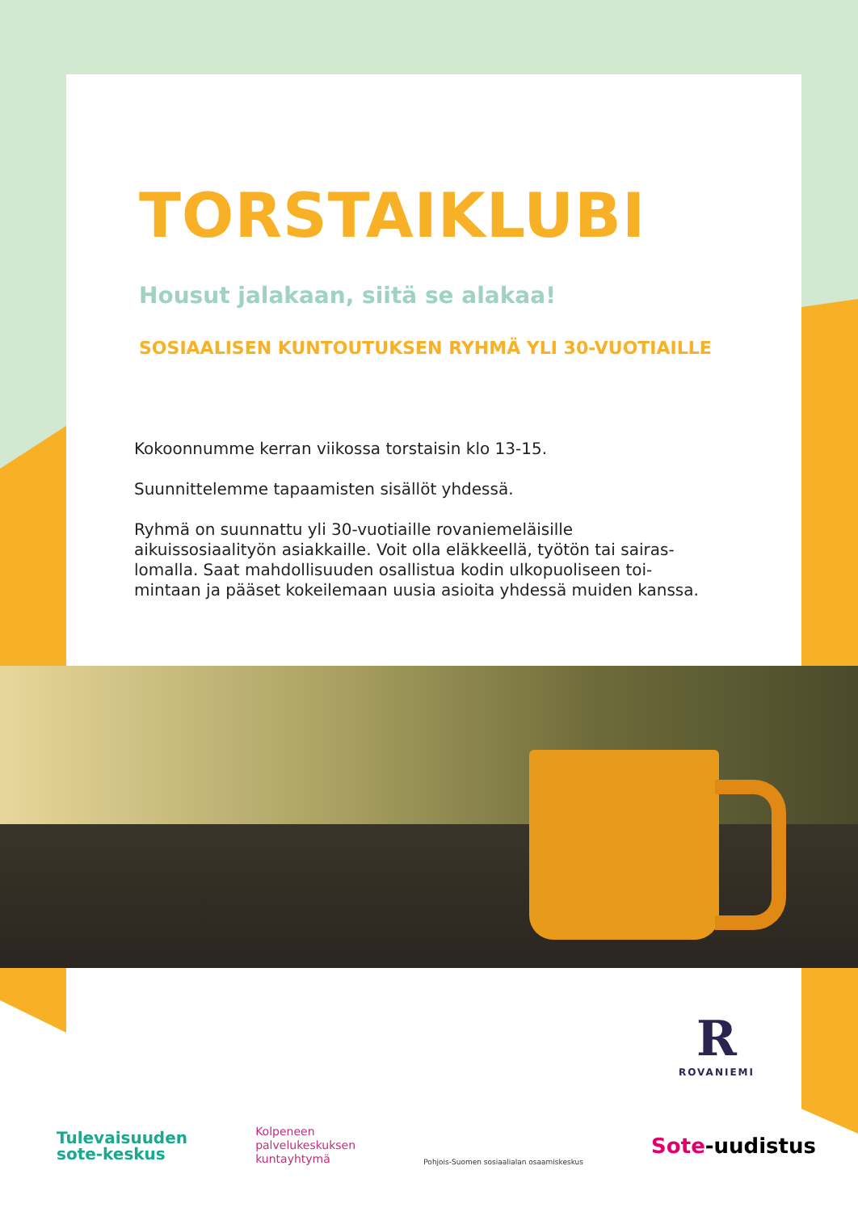TORSTAIKLUBI
Housut jalakaan, siitä se alakaa!
SOSIAALISEN KUNTOUTUKSEN RYHMÄ YLI 30-VUOTIAILLE
Kokoonnumme kerran viikossa torstaisin klo 13-15.
Suunnittelemme tapaamisten sisällöt yhdessä.
Ryhmä on suunnattu yli 30-vuotiaille rovaniemeläisille aikuissosiaalityön asiakkaille. Voit olla eläkkeellä, työtön tai sairas-lomalla. Saat mahdollisuuden osallistua kodin ulkopuoliseen toi-mintaan ja pääset kokeilemaan uusia asioita yhdessä muiden kanssa.
R
ROVANIEMI
Tulevaisuuden
sote-keskus
Kolpeneen
palvelukeskuksen
kuntayhtymä
Pohjois-Suomen sosiaalialan osaamiskeskus
Sote-uudistus